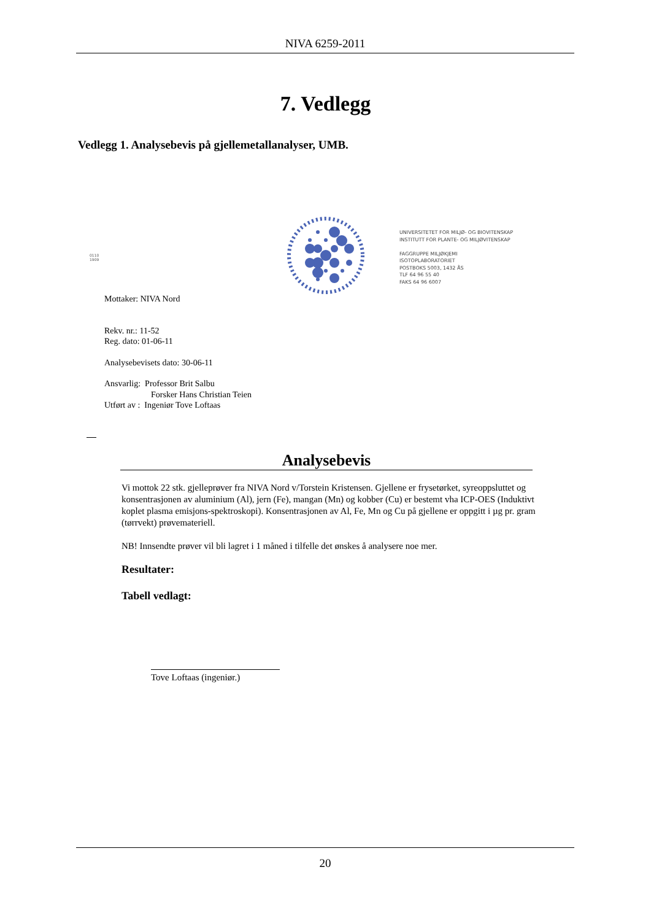NIVA 6259-2011
7. Vedlegg
Vedlegg 1. Analysebevis på gjellemetallanalyser, UMB.
0110
1909
UNIVERSITETET FOR MILJØ- OG BIOVITENSKAP
INSTITUTT FOR PLANTE- OG MILJØVITENSKAP
FAGGRUPPE MILJØKJEMI
ISOTOPLABORATORIET
POSTBOKS 5003, 1432 ÅS
TLF 64 96 55 40
FAKS 64 96 6007
Mottaker: NIVA Nord
Rekv. nr.: 11-52
Reg. dato: 01-06-11
Analysebevisets dato: 30-06-11
Ansvarlig: Professor Brit Salbu
Forsker Hans Christian Teien
Utført av : Ingeniør Tove Loftaas
Analysebevis
Vi mottok 22 stk. gjelleprøver fra NIVA Nord v/Torstein Kristensen. Gjellene er frysetørket, syreoppsluttet og konsentrasjonen av aluminium (Al), jern (Fe), mangan (Mn) og kobber (Cu) er bestemt vha ICP-OES (Induktivt koplet plasma emisjons-spektroskopi). Konsentrasjonen av Al, Fe, Mn og Cu på gjellene er oppgitt i µg pr. gram (tørrvekt) prøvemateriell.
NB! Innsendte prøver vil bli lagret i 1 måned i tilfelle det ønskes å analysere noe mer.
Resultater:
Tabell vedlagt:
Tove Loftaas (ingeniør.)
20